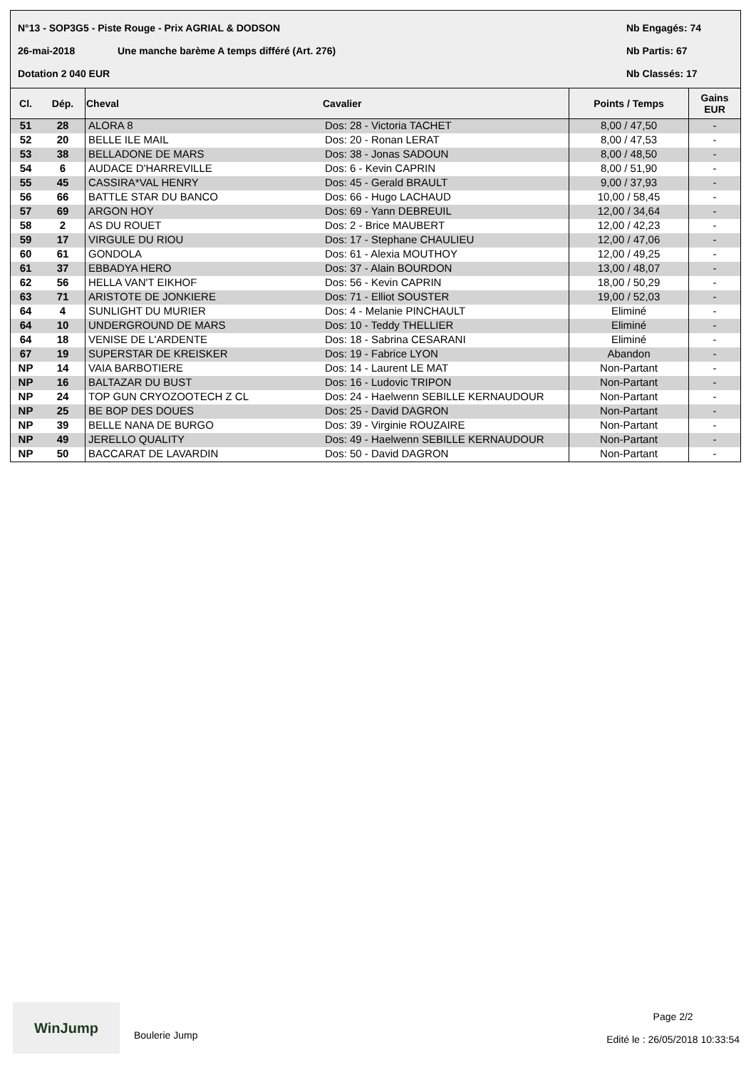N°13 - SOP3G5 - Piste Rouge - Prix AGRIAL & DODSON Nb Engagés: 74
26-mai-2018 Une manche barème A temps différé (Art. 276) Nb Partis: 67
Dotation 2 040 EUR Nb Classés: 17
| Cl. | Dép. | Cheval | Cavalier | Points / Temps | Gains EUR |
| --- | --- | --- | --- | --- | --- |
| 51 | 28 | ALORA 8 | Dos: 28 - Victoria TACHET | 8,00 / 47,50 | - |
| 52 | 20 | BELLE ILE MAIL | Dos: 20 - Ronan LERAT | 8,00 / 47,53 | - |
| 53 | 38 | BELLADONE DE MARS | Dos: 38 - Jonas SADOUN | 8,00 / 48,50 | - |
| 54 | 6 | AUDACE D'HARREVILLE | Dos: 6 - Kevin CAPRIN | 8,00 / 51,90 | - |
| 55 | 45 | CASSIRA*VAL HENRY | Dos: 45 - Gerald BRAULT | 9,00 / 37,93 | - |
| 56 | 66 | BATTLE STAR DU BANCO | Dos: 66 - Hugo LACHAUD | 10,00 / 58,45 | - |
| 57 | 69 | ARGON HOY | Dos: 69 - Yann DEBREUIL | 12,00 / 34,64 | - |
| 58 | 2 | AS DU ROUET | Dos: 2 - Brice MAUBERT | 12,00 / 42,23 | - |
| 59 | 17 | VIRGULE DU RIOU | Dos: 17 - Stephane CHAULIEU | 12,00 / 47,06 | - |
| 60 | 61 | GONDOLA | Dos: 61 - Alexia MOUTHOY | 12,00 / 49,25 | - |
| 61 | 37 | EBBADYA HERO | Dos: 37 - Alain BOURDON | 13,00 / 48,07 | - |
| 62 | 56 | HELLA VAN'T EIKHOF | Dos: 56 - Kevin CAPRIN | 18,00 / 50,29 | - |
| 63 | 71 | ARISTOTE DE JONKIERE | Dos: 71 - Elliot SOUSTER | 19,00 / 52,03 | - |
| 64 | 4 | SUNLIGHT DU MURIER | Dos: 4 - Melanie PINCHAULT | Eliminé | - |
| 64 | 10 | UNDERGROUND DE MARS | Dos: 10 - Teddy THELLIER | Eliminé | - |
| 64 | 18 | VENISE DE L'ARDENTE | Dos: 18 - Sabrina CESARANI | Eliminé | - |
| 67 | 19 | SUPERSTAR DE KREISKER | Dos: 19 - Fabrice LYON | Abandon | - |
| NP | 14 | VAIA BARBOTIERE | Dos: 14 - Laurent LE MAT | Non-Partant | - |
| NP | 16 | BALTAZAR DU BUST | Dos: 16 - Ludovic TRIPON | Non-Partant | - |
| NP | 24 | TOP GUN CRYOZOOTECH Z CL | Dos: 24 - Haelwenn SEBILLE KERNAUDOUR | Non-Partant | - |
| NP | 25 | BE BOP DES DOUES | Dos: 25 - David DAGRON | Non-Partant | - |
| NP | 39 | BELLE NANA DE BURGO | Dos: 39 - Virginie ROUZAIRE | Non-Partant | - |
| NP | 49 | JERELLO QUALITY | Dos: 49 - Haelwenn SEBILLE KERNAUDOUR | Non-Partant | - |
| NP | 50 | BACCARAT DE LAVARDIN | Dos: 50 - David DAGRON | Non-Partant | - |
WinJump
Boulerie Jump
Page 2/2
Edité le : 26/05/2018 10:33:54